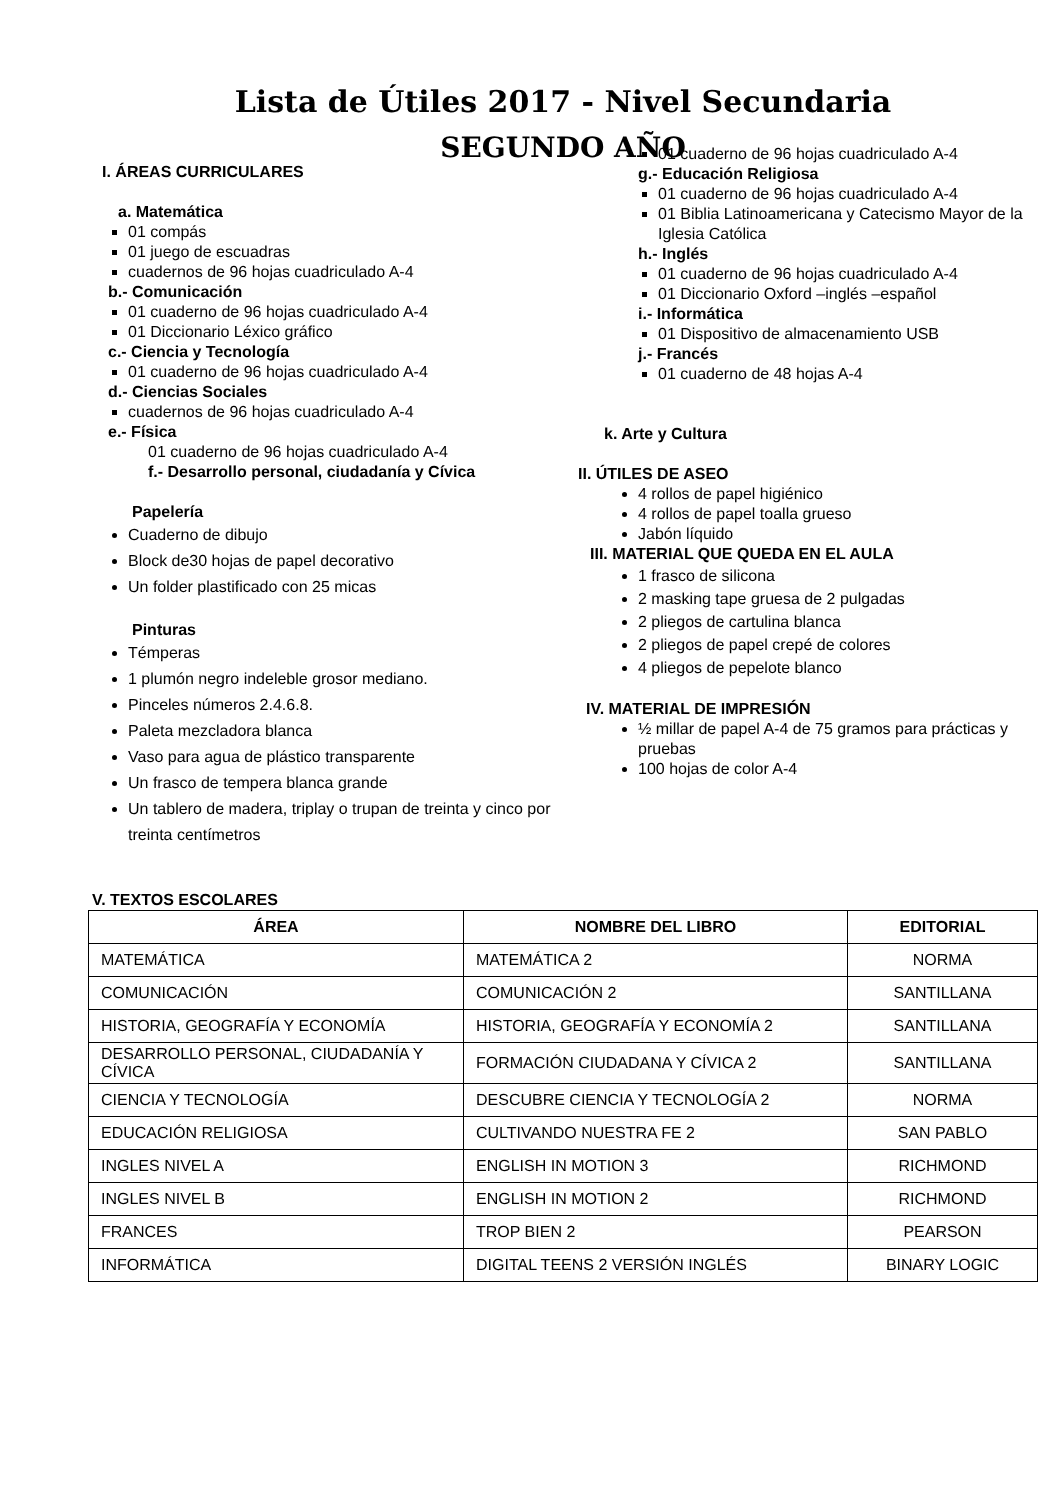Lista de Útiles 2017 - Nivel Secundaria
SEGUNDO AÑO
I. ÁREAS CURRICULARES
a. Matemática
01 compás
01 juego de escuadras
cuadernos de 96 hojas cuadriculado A-4
b.- Comunicación
01 cuaderno de 96 hojas cuadriculado A-4
01 Diccionario Léxico gráfico
c.- Ciencia y Tecnología
01 cuaderno de 96 hojas cuadriculado A-4
d.- Ciencias Sociales
cuadernos de 96 hojas cuadriculado A-4
e.- Física
01 cuaderno de 96 hojas cuadriculado A-4
f.- Desarrollo personal, ciudadanía y Cívica
Papelería
Cuaderno de dibujo
Block de30 hojas de papel decorativo
Un folder plastificado con 25 micas
Pinturas
Témperas
1 plumón negro indeleble grosor mediano.
Pinceles números 2.4.6.8.
Paleta mezcladora blanca
Vaso para agua de plástico transparente
Un frasco de tempera blanca grande
Un tablero de madera, triplay o trupan de treinta y cinco por treinta centímetros
01 cuaderno de 96 hojas cuadriculado A-4
g.- Educación Religiosa
01 cuaderno de 96 hojas cuadriculado A-4
01 Biblia Latinoamericana y Catecismo Mayor de la Iglesia Católica
h.- Inglés
01 cuaderno de 96 hojas cuadriculado A-4
01 Diccionario Oxford –inglés –español
i.- Informática
01 Dispositivo de almacenamiento USB
j.- Francés
01 cuaderno de 48 hojas A-4
k. Arte y Cultura
II. ÚTILES DE ASEO
4 rollos de papel higiénico
4 rollos de papel toalla grueso
Jabón líquido
III. MATERIAL QUE QUEDA EN EL AULA
1 frasco de silicona
2 masking tape gruesa de 2 pulgadas
2 pliegos de cartulina blanca
2 pliegos de papel crepé de colores
4 pliegos de pepelote blanco
IV. MATERIAL DE IMPRESIÓN
½ millar de papel A-4 de 75 gramos para prácticas y pruebas
100 hojas de color A-4
V. TEXTOS ESCOLARES
| ÁREA | NOMBRE DEL LIBRO | EDITORIAL |
| --- | --- | --- |
| MATEMÁTICA | MATEMÁTICA 2 | NORMA |
| COMUNICACIÓN | COMUNICACIÓN 2 | SANTILLANA |
| HISTORIA, GEOGRAFÍA Y ECONOMÍA | HISTORIA, GEOGRAFÍA Y ECONOMÍA 2 | SANTILLANA |
| DESARROLLO PERSONAL, CIUDADANÍA Y CÍVICA | FORMACIÓN CIUDADANA Y CÍVICA 2 | SANTILLANA |
| CIENCIA Y TECNOLOGÍA | DESCUBRE CIENCIA Y TECNOLOGÍA 2 | NORMA |
| EDUCACIÓN RELIGIOSA | CULTIVANDO NUESTRA FE 2 | SAN PABLO |
| INGLES NIVEL A | ENGLISH IN MOTION 3 | RICHMOND |
| INGLES NIVEL B | ENGLISH IN MOTION 2 | RICHMOND |
| FRANCES | TROP BIEN 2 | PEARSON |
| INFORMÁTICA | DIGITAL TEENS 2 VERSIÓN INGLÉS | BINARY LOGIC |